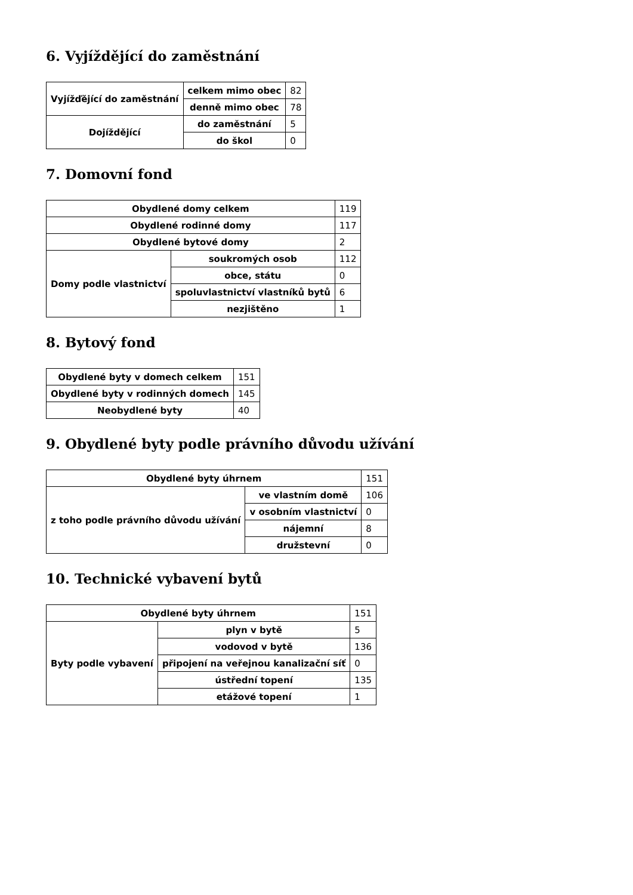6. Vyjíždějící do zaměstnání
| Vyjížďějící do zaměstnání | celkem mimo obec | 82 |
| | denně mimo obec | 78 |
| Dojíždějící | do zaměstnání | 5 |
| | do škol | 0 |
7. Domovní fond
| Obydlené domy celkem | | 119 |
| Obydlené rodinné domy | | 117 |
| Obydlené bytové domy | | 2 |
| Domy podle vlastnictví | soukromých osob | 112 |
| | obce, státu | 0 |
| | spoluvlastnictví vlastníků bytů | 6 |
| | nezjištěno | 1 |
8. Bytový fond
| Obydlené byty v domech celkem | 151 |
| Obydlené byty v rodinných domech | 145 |
| Neobydlené byty | 40 |
9. Obydlené byty podle právního důvodu užívání
| Obydlené byty úhrnem | | 151 |
| z toho podle právního důvodu užívání | ve vlastním domě | 106 |
| | v osobním vlastnictví | 0 |
| | nájemní | 8 |
| | družstevní | 0 |
10. Technické vybavení bytů
| Obydlené byty úhrnem | | 151 |
| Byty podle vybavení | plyn v bytě | 5 |
| | vodovod v bytě | 136 |
| | připojení na veřejnou kanalizační síť | 0 |
| | ústřední topení | 135 |
| | etážové topení | 1 |